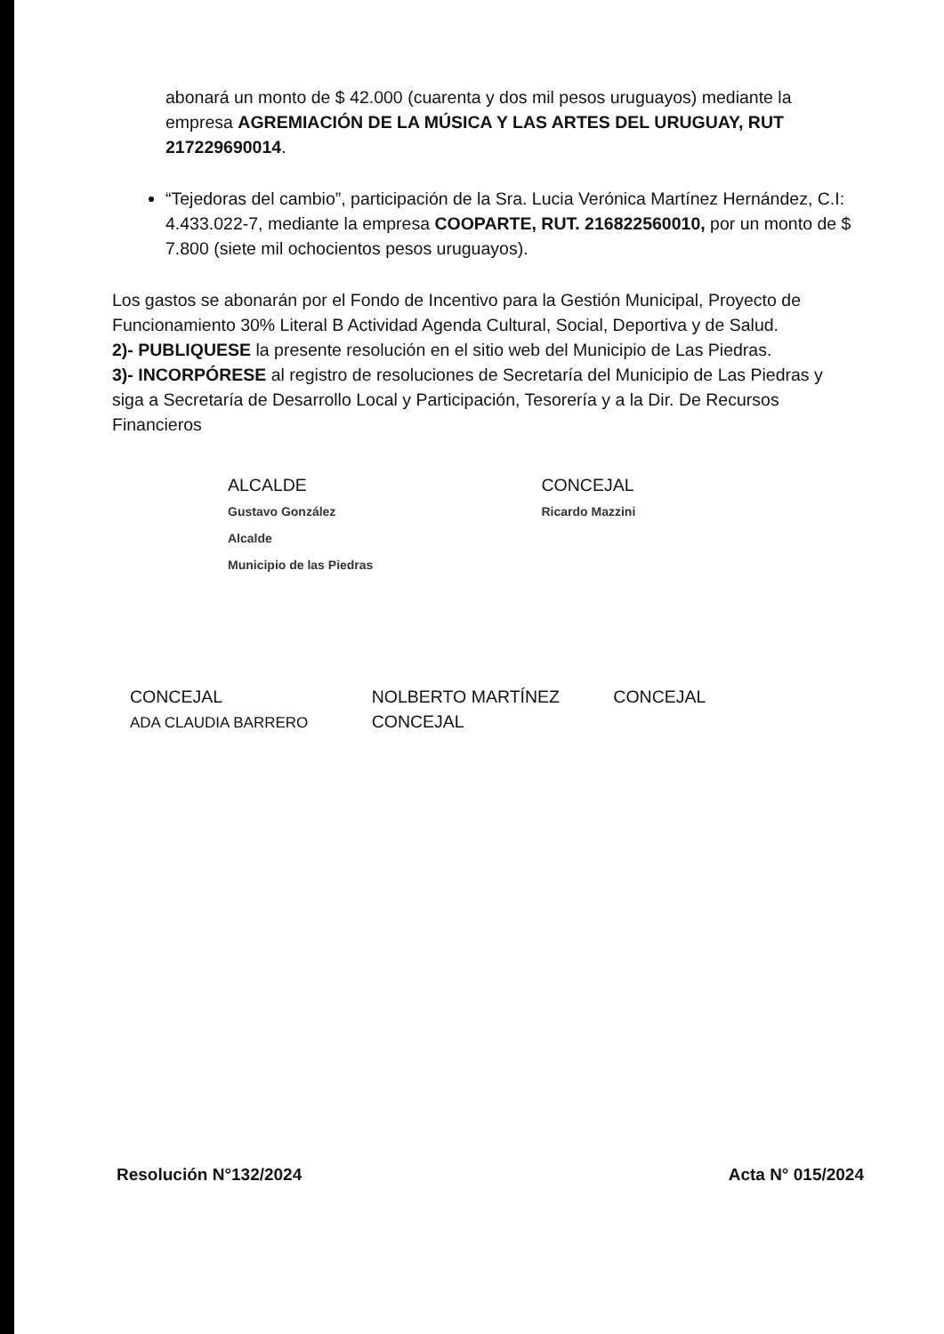abonará un monto de $ 42.000 (cuarenta y dos mil pesos uruguayos) mediante la empresa AGREMIACIÓN DE LA MÚSICA Y LAS ARTES DEL URUGUAY, RUT 217229690014.
“Tejedoras del cambio”, participación de la Sra. Lucia Verónica Martínez Hernández, C.I: 4.433.022-7, mediante la empresa COOPARTE, RUT. 216822560010, por un monto de $ 7.800 (siete mil ochocientos pesos uruguayos).
Los gastos se abonarán por el Fondo de Incentivo para la Gestión Municipal, Proyecto de Funcionamiento 30% Literal B Actividad Agenda Cultural, Social, Deportiva y de Salud.
2)- PUBLIQUESE la presente resolución en el sitio web del Municipio de Las Piedras.
3)- INCORPÓRESE al registro de resoluciones de Secretaría del Municipio de Las Piedras y siga a Secretaría de Desarrollo Local y Participación, Tesorería y a la Dir. De Recursos Financieros
ALCALDE
Gustavo González
Alcalde
Municipio de las Piedras
CONCEJAL
Ricardo Mazzini
CONCEJAL
ADA CLAUDIA BARRERO
NOLBERTO MARTÍNEZ
CONCEJAL
CONCEJAL
Resolución N°132/2024 Acta N° 015/2024